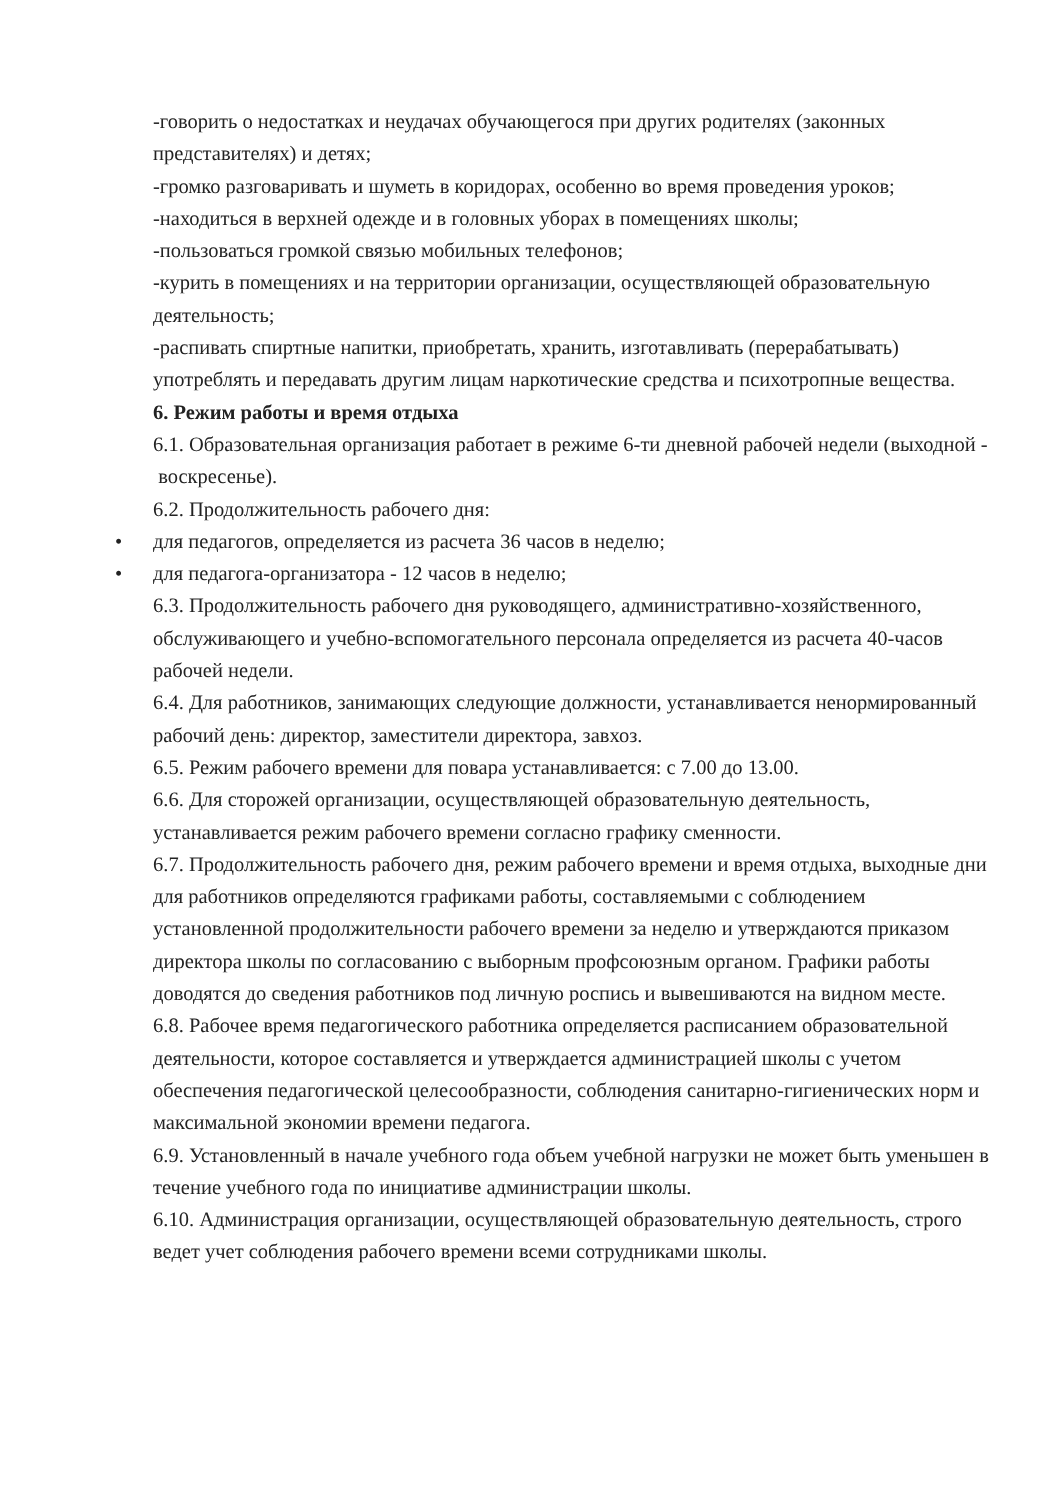-говорить о недостатках и неудачах обучающегося при других родителях (законных представителях) и детях;
-громко разговаривать и шуметь в коридорах, особенно во время проведения уроков;
-находиться в верхней одежде и в головных уборах в помещениях школы;
-пользоваться громкой связью мобильных телефонов;
-курить в помещениях и на территории организации, осуществляющей образовательную деятельность;
-распивать спиртные напитки, приобретать, хранить, изготавливать (перерабатывать) употреблять и передавать другим лицам наркотические средства и психотропные вещества.
6. Режим работы и время отдыха
6.1. Образовательная организация работает в режиме 6-ти дневной рабочей недели (выходной - воскресенье).
6.2. Продолжительность рабочего дня:
• для педагогов, определяется из расчета 36 часов в неделю;
• для педагога-организатора - 12 часов в неделю;
6.3. Продолжительность рабочего дня руководящего, административно-хозяйственного, обслуживающего и учебно-вспомогательного персонала определяется из расчета 40-часов рабочей недели.
6.4. Для работников, занимающих следующие должности, устанавливается ненормированный рабочий день: директор, заместители директора, завхоз.
6.5. Режим рабочего времени для повара устанавливается: с 7.00 до 13.00.
6.6. Для сторожей организации, осуществляющей образовательную деятельность, устанавливается режим рабочего времени согласно графику сменности.
6.7. Продолжительность рабочего дня, режим рабочего времени и время отдыха, выходные дни для работников определяются графиками работы, составляемыми с соблюдением установленной продолжительности рабочего времени за неделю и утверждаются приказом директора школы по согласованию с выборным профсоюзным органом. Графики работы доводятся до сведения работников под личную роспись и вывешиваются на видном месте.
6.8. Рабочее время педагогического работника определяется расписанием образовательной деятельности, которое составляется и утверждается администрацией школы с учетом обеспечения педагогической целесообразности, соблюдения санитарно-гигиенических норм и максимальной экономии времени педагога.
6.9. Установленный в начале учебного года объем учебной нагрузки не может быть уменьшен в течение учебного года по инициативе администрации школы.
6.10. Администрация организации, осуществляющей образовательную деятельность, строго ведет учет соблюдения рабочего времени всеми сотрудниками школы.